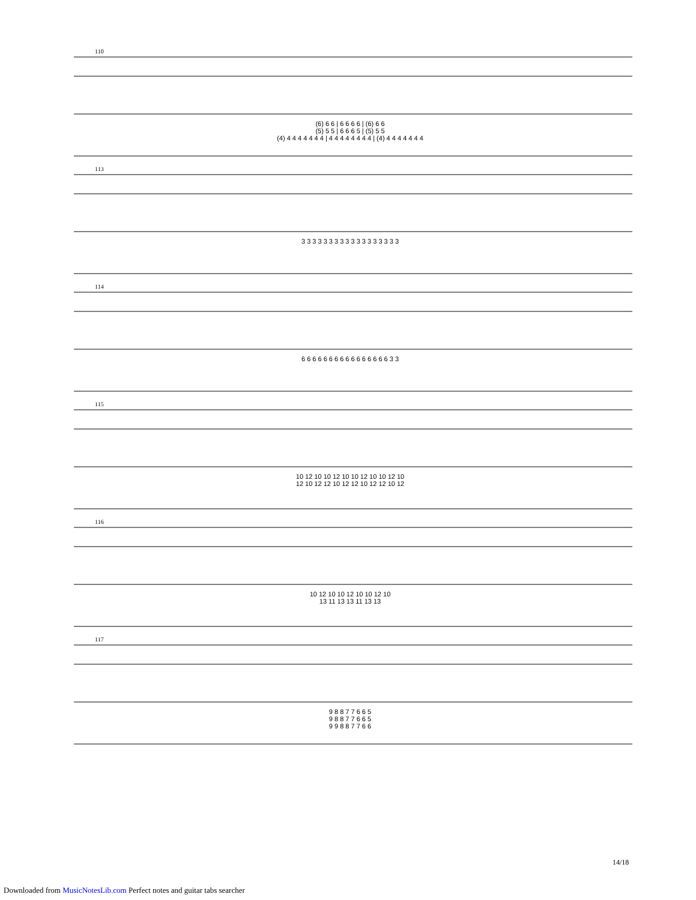110
(6) 6 6 | 6 6 6 6 | (6) 6 6 (5) 5 5 | 6 6 6 5 | (5) 5 5 (4) 4 4 4 4 4 4 4 | 4 4 4 4 4 4 4 4 | (4) 4 4 4 4 4 4 4
113
3 3 3 3 3 3 3 3 3 3 3 3 3 3 3 3 3 3
114
6 6 6 6 6 6 6 6 6 6 6 6 6 6 6 6 3 3
115
10 12 10 10 12 10 10 12 10 10 12 10 12 10 12 12 10 12 12 10 12 12 10 12
116
10 12 10 10 12 10 10 12 10 13 11 13 13 11 13 13
117
9 8 8 7 7 6 6 5 9 8 8 7 7 6 6 5 9 9 8 8 7 7 6 6
14/18
Downloaded from MusicNotesLib.com Perfect notes and guitar tabs searcher